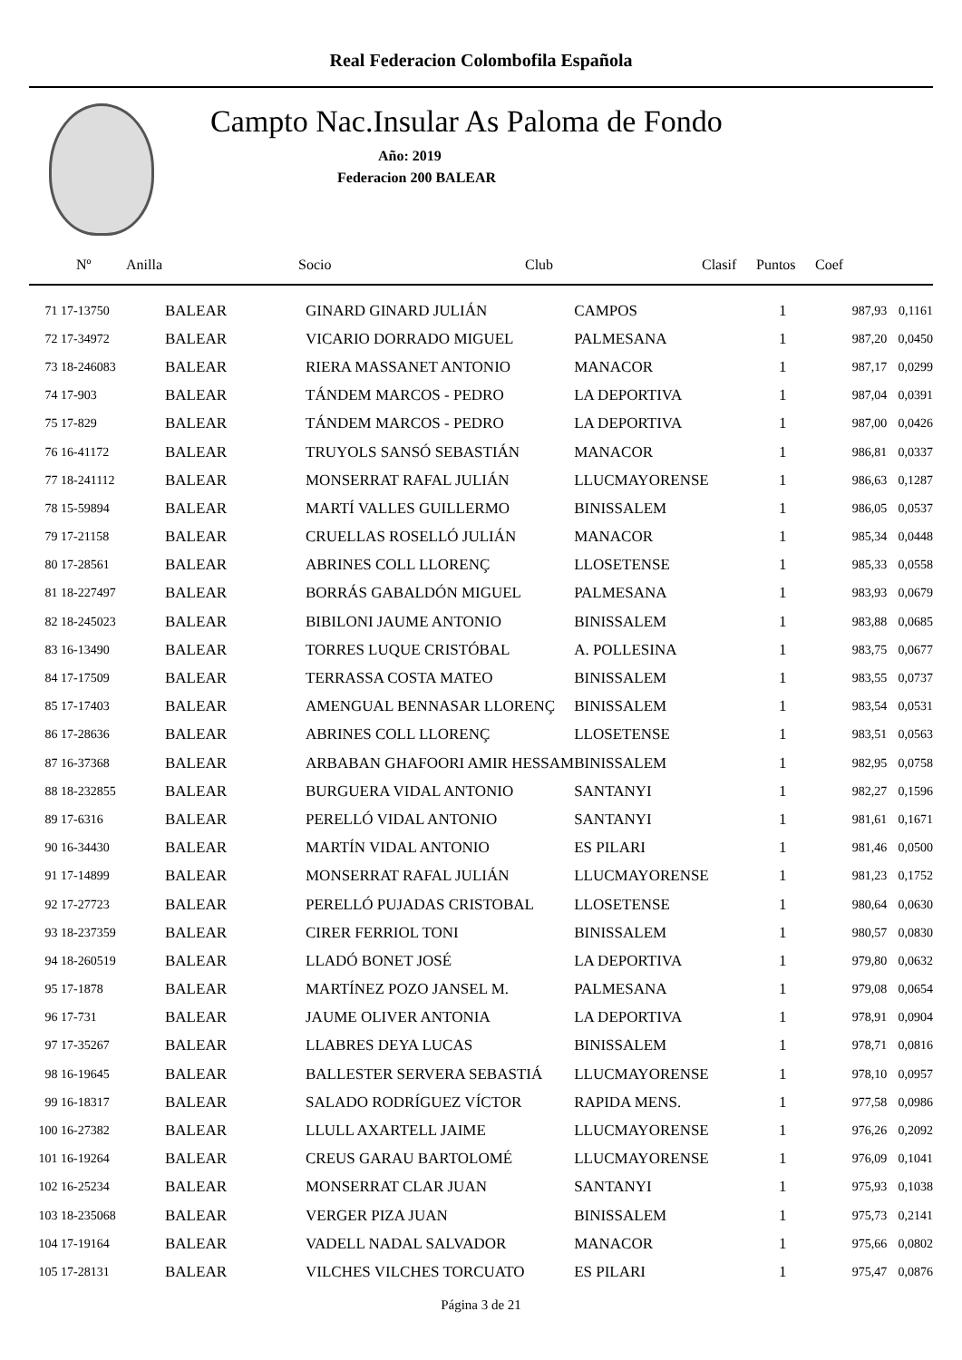Real Federacion Colombofila Española
Campto Nac.Insular As Paloma de Fondo
Año: 2019
Federacion 200 BALEAR
| Nº | Anilla | Socio | Club | Clasif | Puntos | Coef |
| --- | --- | --- | --- | --- | --- | --- |
| 71 17-13750 | BALEAR | GINARD GINARD JULIÁN | CAMPOS | 1 | 987,93 | 0,1161 |
| 72 17-34972 | BALEAR | VICARIO DORRADO MIGUEL | PALMESANA | 1 | 987,20 | 0,0450 |
| 73 18-246083 | BALEAR | RIERA MASSANET ANTONIO | MANACOR | 1 | 987,17 | 0,0299 |
| 74 17-903 | BALEAR | TÁNDEM MARCOS - PEDRO | LA DEPORTIVA | 1 | 987,04 | 0,0391 |
| 75 17-829 | BALEAR | TÁNDEM MARCOS - PEDRO | LA DEPORTIVA | 1 | 987,00 | 0,0426 |
| 76 16-41172 | BALEAR | TRUYOLS SANSÓ SEBASTIÁN | MANACOR | 1 | 986,81 | 0,0337 |
| 77 18-241112 | BALEAR | MONSERRAT RAFAL JULIÁN | LLUCMAYORENSE | 1 | 986,63 | 0,1287 |
| 78 15-59894 | BALEAR | MARTÍ VALLES GUILLERMO | BINISSALEM | 1 | 986,05 | 0,0537 |
| 79 17-21158 | BALEAR | CRUELLAS ROSELLÓ JULIÁN | MANACOR | 1 | 985,34 | 0,0448 |
| 80 17-28561 | BALEAR | ABRINES COLL LLORENÇ | LLOSETENSE | 1 | 985,33 | 0,0558 |
| 81 18-227497 | BALEAR | BORRÁS GABALDÓN MIGUEL | PALMESANA | 1 | 983,93 | 0,0679 |
| 82 18-245023 | BALEAR | BIBILONI JAUME ANTONIO | BINISSALEM | 1 | 983,88 | 0,0685 |
| 83 16-13490 | BALEAR | TORRES LUQUE CRISTÓBAL | A. POLLESINA | 1 | 983,75 | 0,0677 |
| 84 17-17509 | BALEAR | TERRASSA COSTA MATEO | BINISSALEM | 1 | 983,55 | 0,0737 |
| 85 17-17403 | BALEAR | AMENGUAL BENNASAR LLORENÇ | BINISSALEM | 1 | 983,54 | 0,0531 |
| 86 17-28636 | BALEAR | ABRINES COLL LLORENÇ | LLOSETENSE | 1 | 983,51 | 0,0563 |
| 87 16-37368 | BALEAR | ARBABAN GHAFOORI AMIR HESSAM | BINISSALEM | 1 | 982,95 | 0,0758 |
| 88 18-232855 | BALEAR | BURGUERA VIDAL ANTONIO | SANTANYI | 1 | 982,27 | 0,1596 |
| 89 17-6316 | BALEAR | PERELLÓ VIDAL ANTONIO | SANTANYI | 1 | 981,61 | 0,1671 |
| 90 16-34430 | BALEAR | MARTÍN VIDAL ANTONIO | ES PILARI | 1 | 981,46 | 0,0500 |
| 91 17-14899 | BALEAR | MONSERRAT RAFAL JULIÁN | LLUCMAYORENSE | 1 | 981,23 | 0,1752 |
| 92 17-27723 | BALEAR | PERELLÓ PUJADAS CRISTOBAL | LLOSETENSE | 1 | 980,64 | 0,0630 |
| 93 18-237359 | BALEAR | CIRER FERRIOL TONI | BINISSALEM | 1 | 980,57 | 0,0830 |
| 94 18-260519 | BALEAR | LLADÓ BONET JOSÉ | LA DEPORTIVA | 1 | 979,80 | 0,0632 |
| 95 17-1878 | BALEAR | MARTÍNEZ POZO JANSEL M. | PALMESANA | 1 | 979,08 | 0,0654 |
| 96 17-731 | BALEAR | JAUME OLIVER ANTONIA | LA DEPORTIVA | 1 | 978,91 | 0,0904 |
| 97 17-35267 | BALEAR | LLABRES DEYA LUCAS | BINISSALEM | 1 | 978,71 | 0,0816 |
| 98 16-19645 | BALEAR | BALLESTER SERVERA SEBASTIÁ | LLUCMAYORENSE | 1 | 978,10 | 0,0957 |
| 99 16-18317 | BALEAR | SALADO RODRÍGUEZ VÍCTOR | RAPIDA MENS. | 1 | 977,58 | 0,0986 |
| 100 16-27382 | BALEAR | LLULL AXARTELL JAIME | LLUCMAYORENSE | 1 | 976,26 | 0,2092 |
| 101 16-19264 | BALEAR | CREUS GARAU BARTOLOMÉ | LLUCMAYORENSE | 1 | 976,09 | 0,1041 |
| 102 16-25234 | BALEAR | MONSERRAT CLAR JUAN | SANTANYI | 1 | 975,93 | 0,1038 |
| 103 18-235068 | BALEAR | VERGER PIZA JUAN | BINISSALEM | 1 | 975,73 | 0,2141 |
| 104 17-19164 | BALEAR | VADELL NADAL SALVADOR | MANACOR | 1 | 975,66 | 0,0802 |
| 105 17-28131 | BALEAR | VILCHES VILCHES TORCUATO | ES PILARI | 1 | 975,47 | 0,0876 |
Página 3 de 21